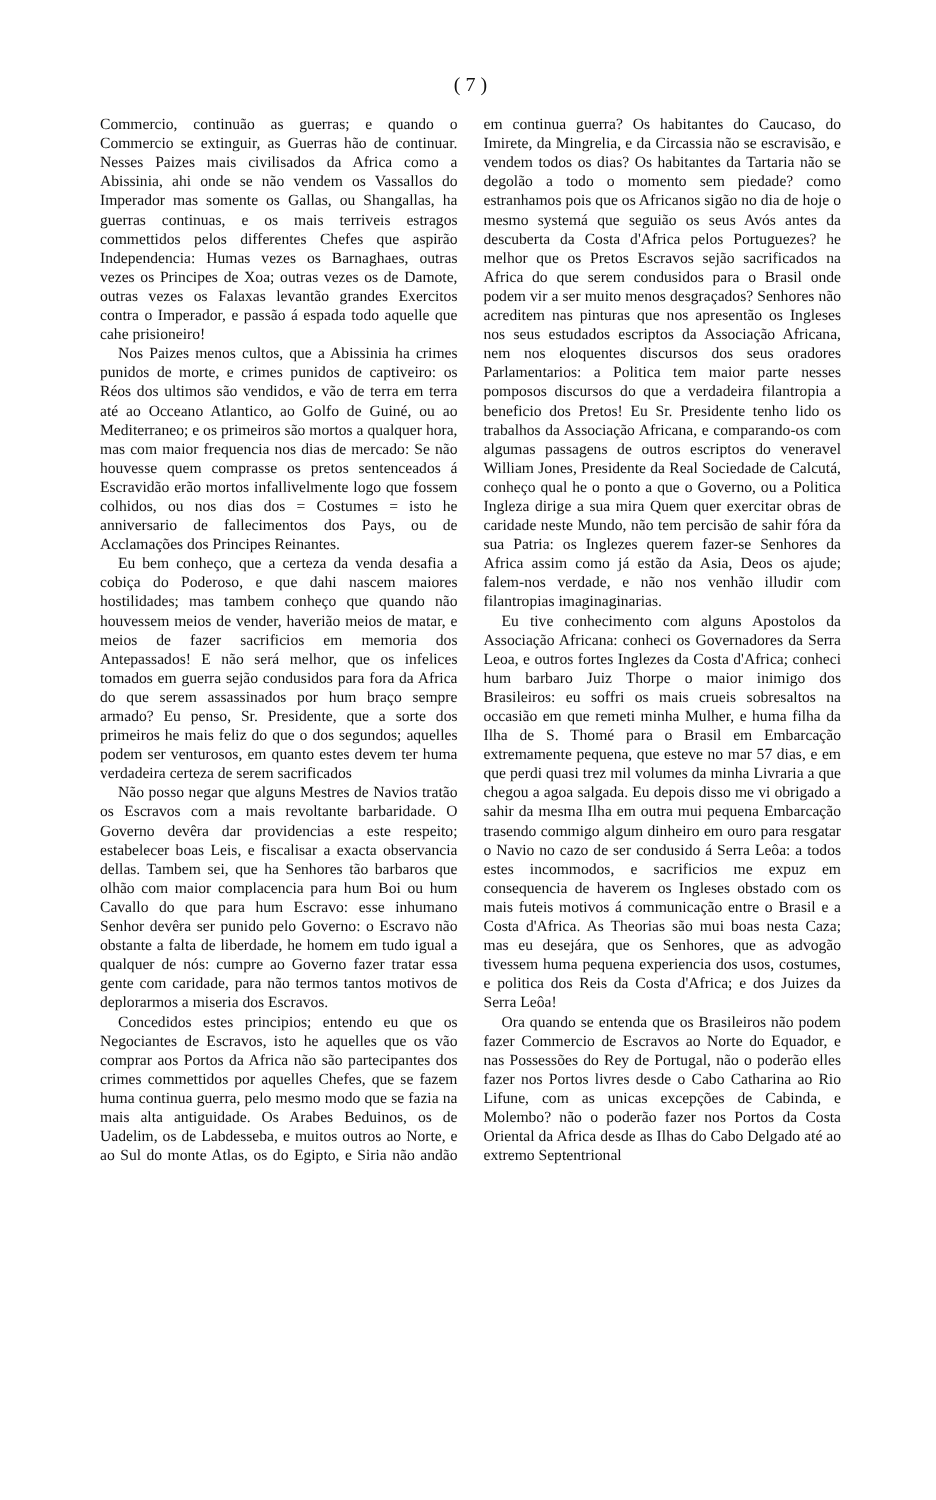( 7 )
Commercio, continuão as guerras; e quando o Commercio se extinguir, as Guerras hão de continuar. Nesses Paizes mais civilisados da Africa como a Abissinia, ahi onde se não vendem os Vassallos do Imperador mas somente os Gallas, ou Shangallas, ha guerras continuas, e os mais terriveis estragos commettidos pelos differentes Chefes que aspirão Independencia: Humas vezes os Barnaghaes, outras vezes os Principes de Xoa; outras vezes os de Damote, outras vezes os Falaxas levantão grandes Exercitos contra o Imperador, e passão á espada todo aquelle que cahe prisioneiro!
Nos Paizes menos cultos, que a Abissinia ha crimes punidos de morte, e crimes punidos de captiveiro: os Réos dos ultimos são vendidos, e vão de terra em terra até ao Occeano Atlantico, ao Golfo de Guiné, ou ao Mediterraneo; e os primeiros são mortos a qualquer hora, mas com maior frequencia nos dias de mercado: Se não houvesse quem comprasse os pretos sentenceados á Escravidão erão mortos infallivelmente logo que fossem colhidos, ou nos dias dos = Costumes = isto he anniversario de fallecimentos dos Pays, ou de Acclamações dos Principes Reinantes.
Eu bem conheço, que a certeza da venda desafia a cobiça do Poderoso, e que dahi nascem maiores hostilidades; mas tambem conheço que quando não houvessem meios de vender, haverião meios de matar, e meios de fazer sacrificios em memoria dos Antepassados! E não será melhor, que os infelices tomados em guerra sejão condusidos para fora da Africa do que serem assassinados por hum braço sempre armado? Eu penso, Sr. Presidente, que a sorte dos primeiros he mais feliz do que o dos segundos; aquelles podem ser venturosos, em quanto estes devem ter huma verdadeira certeza de serem sacrificados
Não posso negar que alguns Mestres de Navios tratão os Escravos com a mais revoltante barbaridade. O Governo devêra dar providencias a este respeito; estabelecer boas Leis, e fiscalisar a exacta observancia dellas. Tambem sei, que ha Senhores tão barbaros que olhão com maior complacencia para hum Boi ou hum Cavallo do que para hum Escravo: esse inhumano Senhor devêra ser punido pelo Governo: o Escravo não obstante a falta de liberdade, he homem em tudo igual a qualquer de nós: cumpre ao Governo fazer tratar essa gente com caridade, para não termos tantos motivos de deplorarmos a miseria dos Escravos.
Concedidos estes principios; entendo eu que os Negociantes de Escravos, isto he aquelles que os vão comprar aos Portos da Africa não são partecipantes dos crimes commettidos por aquelles Chefes, que se fazem huma continua guerra, pelo mesmo modo que se fazia na mais alta antiguidade. Os Arabes Beduinos, os de Uadelim, os de Labdesseba, e muitos outros ao Norte, e ao Sul do monte Atlas, os do Egipto, e Siria não andão em continua guerra? Os habitantes do Caucaso, do Imirete, da Mingrelia, e da Circassia não se escravisão, e vendem todos os dias? Os habitantes da Tartaria não se degolão a todo o momento sem piedade? como estranhamos pois que os Africanos sigão no dia de hoje o mesmo systemá que seguião os seus Avós antes da descuberta da Costa d'Africa pelos Portuguezes? he melhor que os Pretos Escravos sejão sacrificados na Africa do que serem condusidos para o Brasil onde podem vir a ser muito menos desgraçados? Senhores não acreditem nas pinturas que nos apresentão os Ingleses nos seus estudados escriptos da Associação Africana, nem nos eloquentes discursos dos seus oradores Parlamentarios: a Politica tem maior parte nesses pomposos discursos do que a verdadeira filantropia a beneficio dos Pretos! Eu Sr. Presidente tenho lido os trabalhos da Associação Africana, e comparando-os com algumas passagens de outros escriptos do veneravel William Jones, Presidente da Real Sociedade de Calcutá, conheço qual he o ponto a que o Governo, ou a Politica Ingleza dirige a sua mira Quem quer exercitar obras de caridade neste Mundo, não tem percisão de sahir fóra da sua Patria: os Inglezes querem fazer-se Senhores da Africa assim como já estão da Asia, Deos os ajude; falem-nos verdade, e não nos venhão illudir com filantropias imaginaginarias.
Eu tive conhecimento com alguns Apostolos da Associação Africana: conheci os Governadores da Serra Leoa, e outros fortes Inglezes da Costa d'Africa; conheci hum barbaro Juiz Thorpe o maior inimigo dos Brasileiros: eu soffri os mais crueis sobresaltos na occasião em que remeti minha Mulher, e huma filha da Ilha de S. Thomé para o Brasil em Embarcação extremamente pequena, que esteve no mar 57 dias, e em que perdi quasi trez mil volumes da minha Livraria a que chegou a agoa salgada. Eu depois disso me vi obrigado a sahir da mesma Ilha em outra mui pequena Embarcação trasendo commigo algum dinheiro em ouro para resgatar o Navio no cazo de ser condusido á Serra Leôa: a todos estes incommodos, e sacrificios me expuz em consequencia de haverem os Ingleses obstado com os mais futeis motivos á communicação entre o Brasil e a Costa d'Africa. As Theorias são mui boas nesta Caza; mas eu desejára, que os Senhores, que as advogão tivessem huma pequena experiencia dos usos, costumes, e politica dos Reis da Costa d'Africa; e dos Juizes da Serra Leôa!
Ora quando se entenda que os Brasileiros não podem fazer Commercio de Escravos ao Norte do Equador, e nas Possessões do Rey de Portugal, não o poderão elles fazer nos Portos livres desde o Cabo Catharina ao Rio Lifune, com as unicas excepções de Cabinda, e Molembo? não o poderão fazer nos Portos da Costa Oriental da Africa desde as Ilhas do Cabo Delgado até ao extremo Septentrional